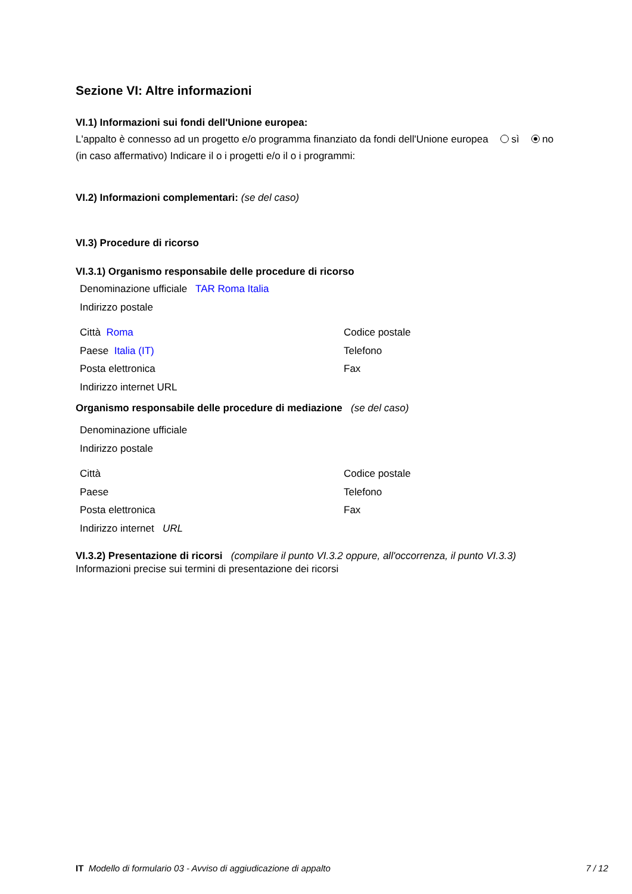Sezione VI: Altre informazioni
VI.1) Informazioni sui fondi dell'Unione europea:
L'appalto è connesso ad un progetto e/o programma finanziato da fondi dell'Unione europea sì no
(in caso affermativo) Indicare il o i progetti e/o il o i programmi:
VI.2) Informazioni complementari: (se del caso)
VI.3) Procedure di ricorso
VI.3.1) Organismo responsabile delle procedure di ricorso
Denominazione ufficiale TAR Roma Italia
Indirizzo postale
Città Roma Codice postale
Paese Italia (IT) Telefono
Posta elettronica Fax
Indirizzo internet URL
Organismo responsabile delle procedure di mediazione (se del caso)
Denominazione ufficiale
Indirizzo postale
Città Codice postale
Paese Telefono
Posta elettronica Fax
Indirizzo internet URL
VI.3.2) Presentazione di ricorsi (compilare il punto VI.3.2 oppure, all'occorrenza, il punto VI.3.3)
Informazioni precise sui termini di presentazione dei ricorsi
IT Modello di formulario 03 - Avviso di aggiudicazione di appalto
7 / 12